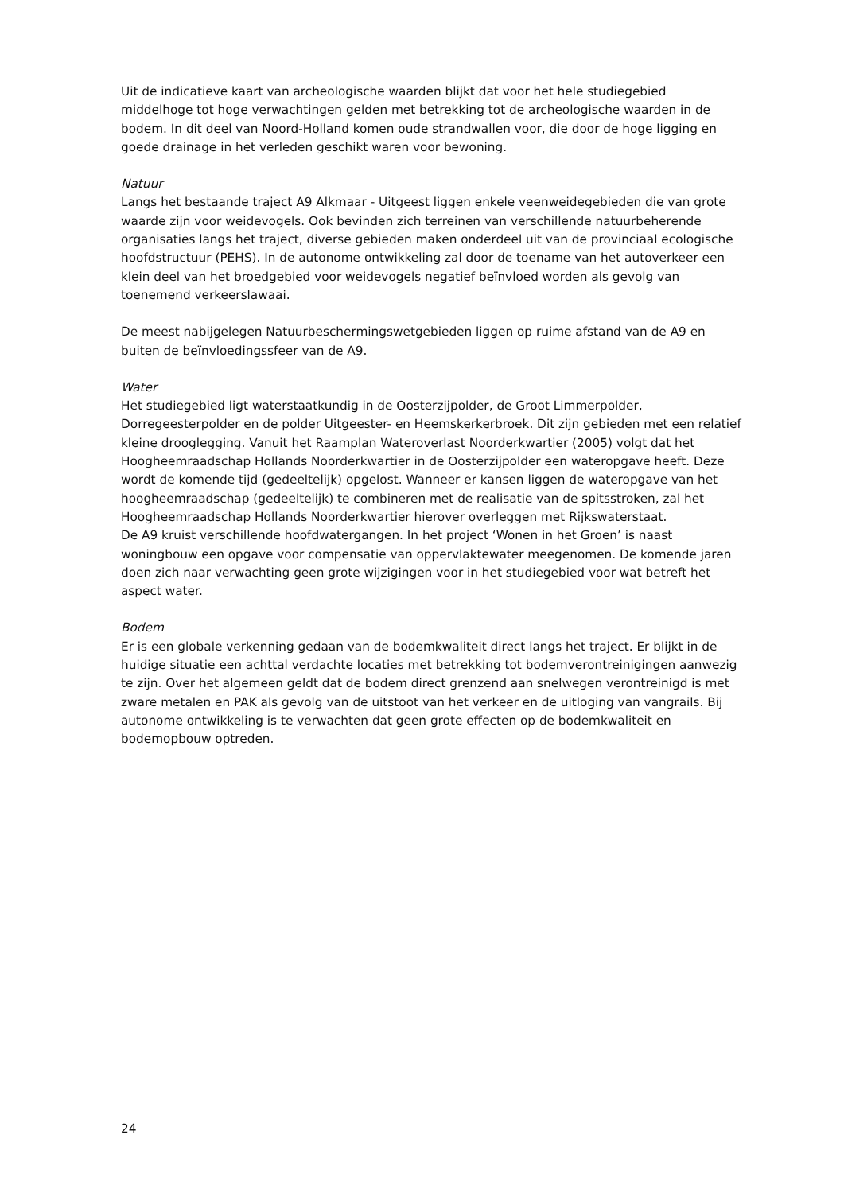Uit de indicatieve kaart van archeologische waarden blijkt dat voor het hele studiegebied middelhoge tot hoge verwachtingen gelden met betrekking tot de archeologische waarden in de bodem. In dit deel van Noord-Holland komen oude strandwallen voor, die door de hoge ligging en goede drainage in het verleden geschikt waren voor bewoning.
Natuur
Langs het bestaande traject A9 Alkmaar - Uitgeest liggen enkele veenweidegebieden die van grote waarde zijn voor weidevogels. Ook bevinden zich terreinen van verschillende natuurbeherende organisaties langs het traject, diverse gebieden maken onderdeel uit van de provinciaal ecologische hoofdstructuur (PEHS). In de autonome ontwikkeling zal door de toename van het autoverkeer een klein deel van het broedgebied voor weidevogels negatief beïnvloed worden als gevolg van toenemend verkeerslawaai.
De meest nabijgelegen Natuurbeschermingswetgebieden liggen op ruime afstand van de A9 en buiten de beïnvloedingssfeer van de A9.
Water
Het studiegebied ligt waterstaatkundig in de Oosterzijpolder, de Groot Limmerpolder, Dorregeesterpolder en de polder Uitgeester- en Heemskerkerbroek. Dit zijn gebieden met een relatief kleine drooglegging. Vanuit het Raamplan Wateroverlast Noorderkwartier (2005) volgt dat het Hoogheemraadschap Hollands Noorderkwartier in de Oosterzijpolder een wateropgave heeft. Deze wordt de komende tijd (gedeeltelijk) opgelost. Wanneer er kansen liggen de wateropgave van het hoogheemraadschap (gedeeltelijk) te combineren met de realisatie van de spitsstroken, zal het Hoogheemraadschap Hollands Noorderkwartier hierover overleggen met Rijkswaterstaat.
De A9 kruist verschillende hoofdwatergangen. In het project ‘Wonen in het Groen’ is naast woningbouw een opgave voor compensatie van oppervlaktewater meegenomen. De komende jaren doen zich naar verwachting geen grote wijzigingen voor in het studiegebied voor wat betreft het aspect water.
Bodem
Er is een globale verkenning gedaan van de bodemkwaliteit direct langs het traject. Er blijkt in de huidige situatie een achttal verdachte locaties met betrekking tot bodemverontreinigingen aanwezig te zijn. Over het algemeen geldt dat de bodem direct grenzend aan snelwegen verontreinigd is met zware metalen en PAK als gevolg van de uitstoot van het verkeer en de uitloging van vangrails. Bij autonome ontwikkeling is te verwachten dat geen grote effecten op de bodemkwaliteit en bodemopbouw optreden.
24